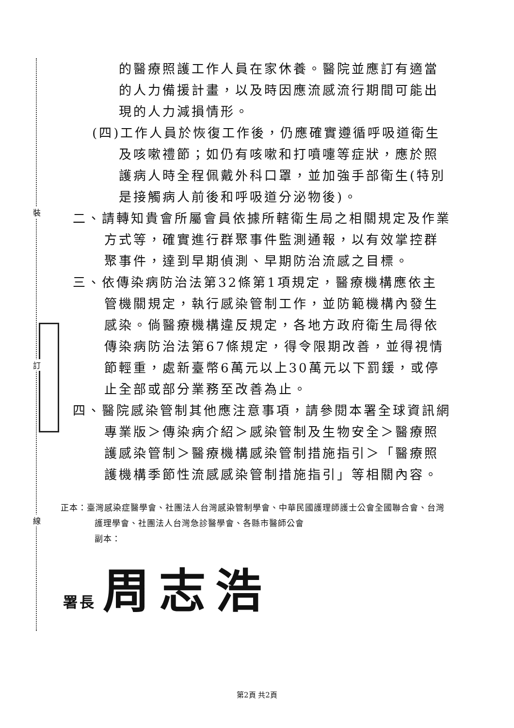裝
訂
線
的醫療照護工作人員在家休養。醫院並應訂有適當的人力備援計畫，以及時因應流感流行期間可能出現的人力減損情形。
(四)工作人員於恢復工作後，仍應確實遵循呼吸道衛生及咳嗽禮節；如仍有咳嗽和打噴嚏等症狀，應於照護病人時全程佩戴外科口罩，並加強手部衛生(特別是接觸病人前後和呼吸道分泌物後)。
二、請轉知貴會所屬會員依據所轄衛生局之相關規定及作業方式等，確實進行群聚事件監測通報，以有效掌控群聚事件，達到早期偵測、早期防治流感之目標。
三、依傳染病防治法第32條第1項規定，醫療機構應依主管機關規定，執行感染管制工作，並防範機構內發生感染。倘醫療機構違反規定，各地方政府衛生局得依傳染病防治法第67條規定，得令限期改善，並得視情節輕重，處新臺幣6萬元以上30萬元以下罰鍰，或停止全部或部分業務至改善為止。
四、醫院感染管制其他應注意事項，請參閱本署全球資訊網專業版＞傳染病介紹＞感染管制及生物安全＞醫療照護感染管制＞醫療機構感染管制措施指引＞「醫療照護機構季節性流感感染管制措施指引」等相關內容。
正本：臺灣感染症醫學會、社團法人台灣感染管制學會、中華民國護理師護士公會全國聯合會、台灣護理學會、社團法人台灣急診醫學會、各縣市醫師公會
副本：
署長 周志浩
第2頁 共2頁